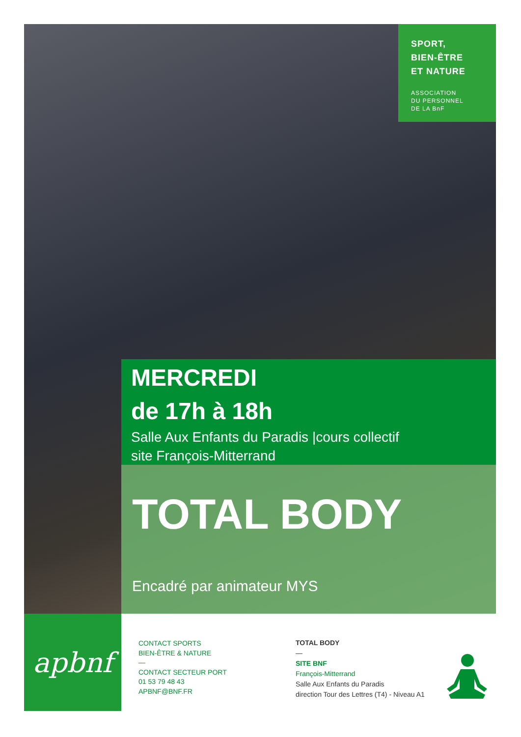SPORT,
BIEN-ÊTRE
ET NATURE
ASSOCIATION
DU PERSONNEL
DE LA BnF
MERCREDI
de 17h à 18h
Salle Aux Enfants du Paradis |cours collectif
site François-Mitterrand
TOTAL BODY
Encadré par animateur MYS
apbnf
CONTACT SPORTS
BIEN-ÊTRE & NATURE
—
CONTACT SECTEUR PORT
01 53 79 48 43
APBNF@BNF.FR
TOTAL BODY
—
SITE BNF
François-Mitterrand
Salle Aux Enfants du Paradis
direction Tour des Lettres (T4) - Niveau A1